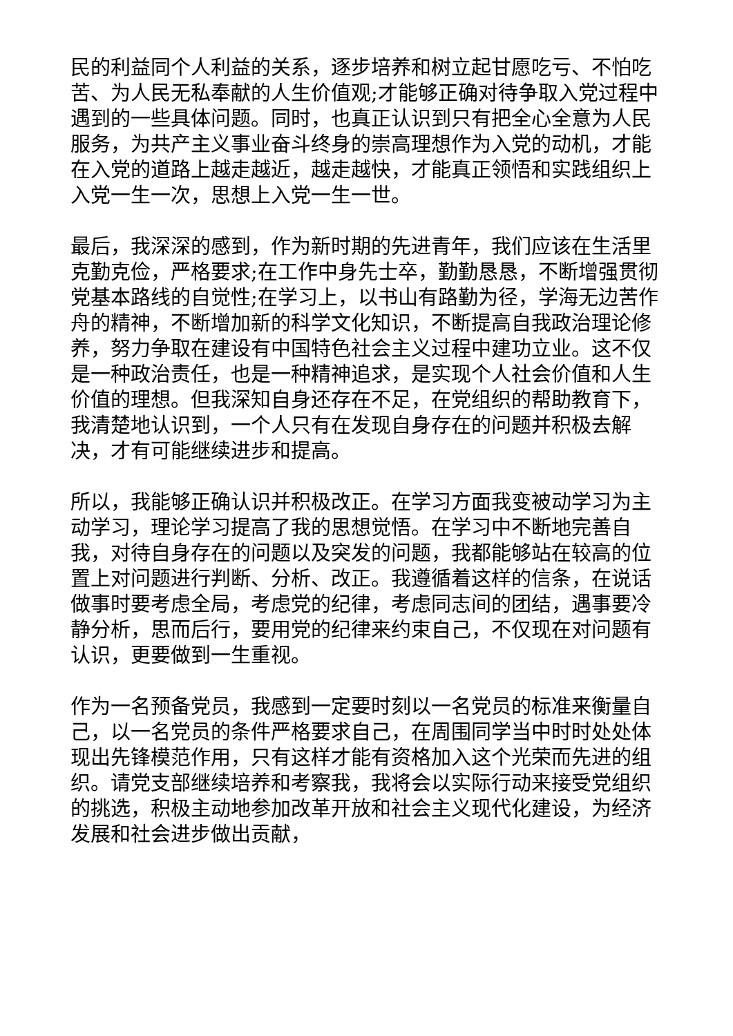民的利益同个人利益的关系，逐步培养和树立起甘愿吃亏、不怕吃苦、为人民无私奉献的人生价值观;才能够正确对待争取入党过程中遇到的一些具体问题。同时，也真正认识到只有把全心全意为人民服务，为共产主义事业奋斗终身的崇高理想作为入党的动机，才能在入党的道路上越走越近，越走越快，才能真正领悟和实践组织上入党一生一次，思想上入党一生一世。
最后，我深深的感到，作为新时期的先进青年，我们应该在生活里克勤克俭，严格要求;在工作中身先士卒，勤勤恳恳，不断增强贯彻党基本路线的自觉性;在学习上，以书山有路勤为径，学海无边苦作舟的精神，不断增加新的科学文化知识，不断提高自我政治理论修养，努力争取在建设有中国特色社会主义过程中建功立业。这不仅是一种政治责任，也是一种精神追求，是实现个人社会价值和人生价值的理想。但我深知自身还存在不足，在党组织的帮助教育下，我清楚地认识到，一个人只有在发现自身存在的问题并积极去解决，才有可能继续进步和提高。
所以，我能够正确认识并积极改正。在学习方面我变被动学习为主动学习，理论学习提高了我的思想觉悟。在学习中不断地完善自我，对待自身存在的问题以及突发的问题，我都能够站在较高的位置上对问题进行判断、分析、改正。我遵循着这样的信条，在说话做事时要考虑全局，考虑党的纪律，考虑同志间的团结，遇事要冷静分析，思而后行，要用党的纪律来约束自己，不仅现在对问题有认识，更要做到一生重视。
作为一名预备党员，我感到一定要时刻以一名党员的标准来衡量自己，以一名党员的条件严格要求自己，在周围同学当中时时处处体现出先锋模范作用，只有这样才能有资格加入这个光荣而先进的组织。请党支部继续培养和考察我，我将会以实际行动来接受党组织的挑选，积极主动地参加改革开放和社会主义现代化建设，为经济发展和社会进步做出贡献，